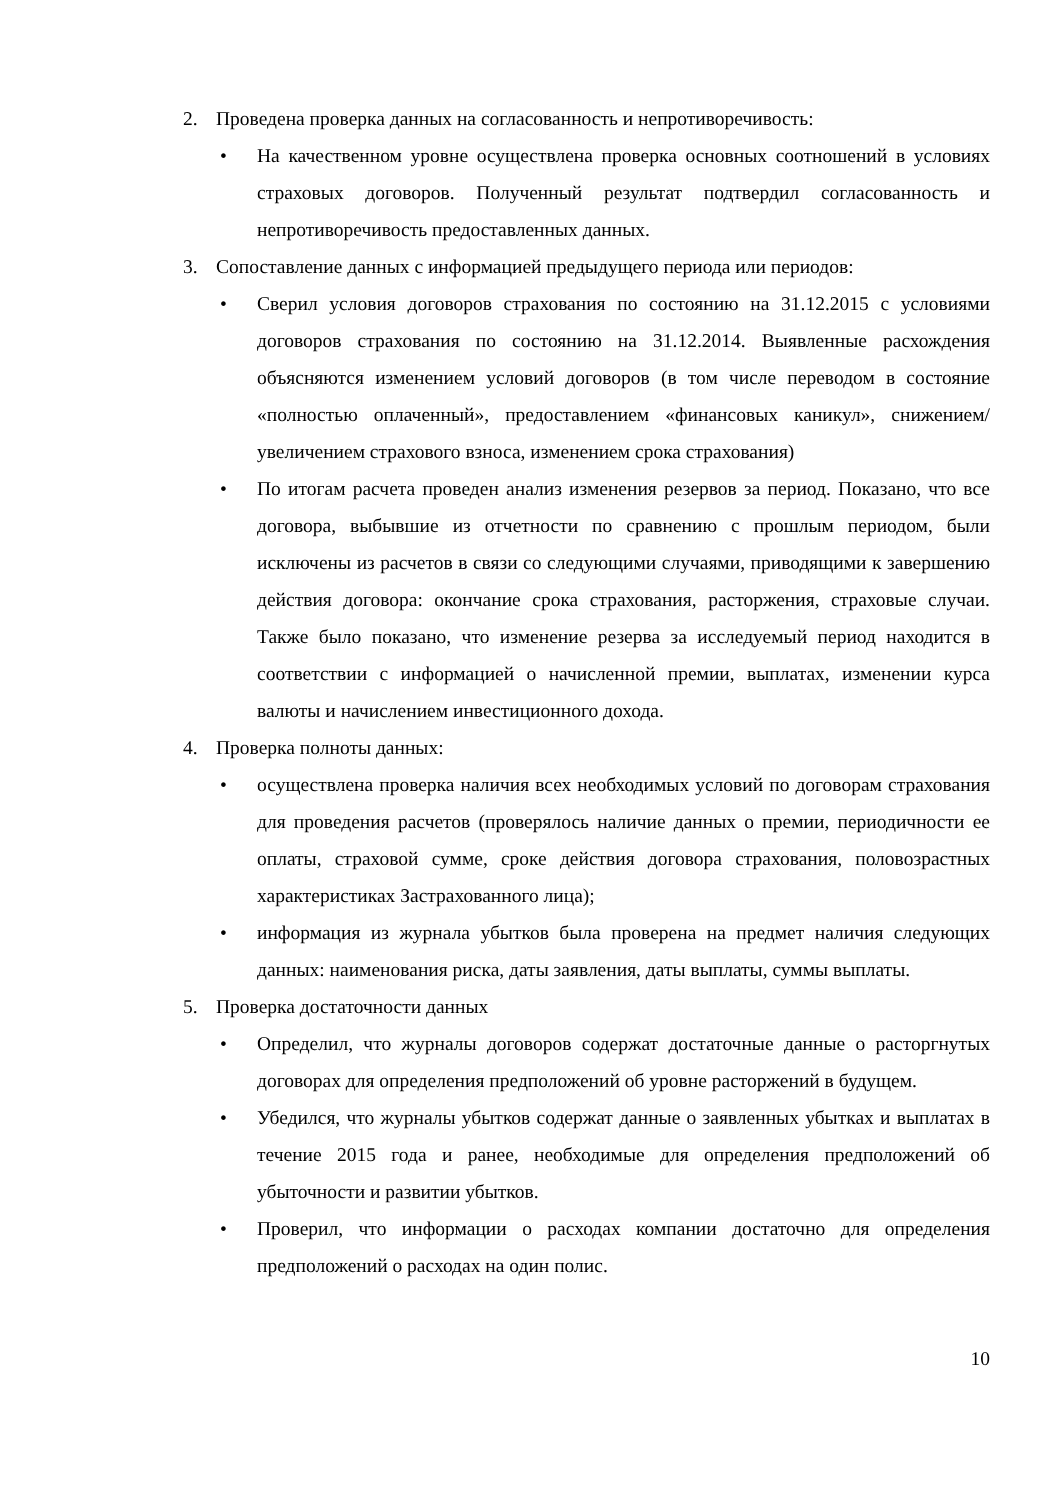2. Проведена проверка данных на согласованность и непротиворечивость:
• На качественном уровне осуществлена проверка основных соотношений в условиях страховых договоров. Полученный результат подтвердил согласованность и непротиворечивость предоставленных данных.
3. Сопоставление данных с информацией предыдущего периода или периодов:
• Сверил условия договоров страхования по состоянию на 31.12.2015 с условиями договоров страхования по состоянию на 31.12.2014. Выявленные расхождения объясняются изменением условий договоров (в том числе переводом в состояние «полностью оплаченный», предоставлением «финансовых каникул», снижением/увеличением страхового взноса, изменением срока страхования)
• По итогам расчета проведен анализ изменения резервов за период. Показано, что все договора, выбывшие из отчетности по сравнению с прошлым периодом, были исключены из расчетов в связи со следующими случаями, приводящими к завершению действия договора: окончание срока страхования, расторжения, страховые случаи. Также было показано, что изменение резерва за исследуемый период находится в соответствии с информацией о начисленной премии, выплатах, изменении курса валюты и начислением инвестиционного дохода.
4. Проверка полноты данных:
• осуществлена проверка наличия всех необходимых условий по договорам страхования для проведения расчетов (проверялось наличие данных о премии, периодичности ее оплаты, страховой сумме, сроке действия договора страхования, половозрастных характеристиках Застрахованного лица);
• информация из журнала убытков была проверена на предмет наличия следующих данных: наименования риска, даты заявления, даты выплаты, суммы выплаты.
5. Проверка достаточности данных
• Определил, что журналы договоров содержат достаточные данные о расторгнутых договорах для определения предположений об уровне расторжений в будущем.
• Убедился, что журналы убытков содержат данные о заявленных убытках и выплатах в течение 2015 года и ранее, необходимые для определения предположений об убыточности и развитии убытков.
• Проверил, что информации о расходах компании достаточно для определения предположений о расходах на один полис.
10